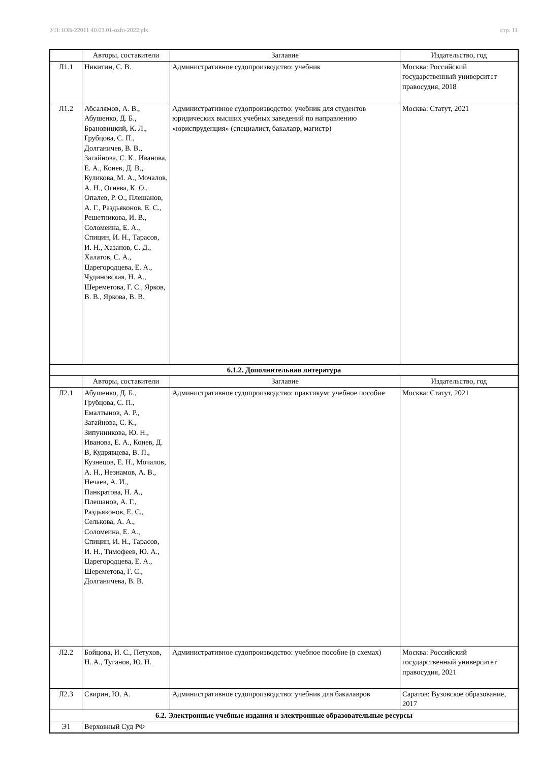УП: ЮВ-22011 40.03.01-ozfo-2022.plx стр. 11
| | Авторы, составители | Заглавие | Издательство, год |
| --- | --- | --- | --- |
| Л1.1 | Никитин, С. В. | Административное судопроизводство: учебник | Москва: Российский государственный университет правосудия, 2018 |
| Л1.2 | Абсалямов, А. В., Абушенко, Д. Б., Брановицкий, К. Л., Грубцова, С. П., Долганичев, В. В., Загайнова, С. К., Иванова, Е. А., Конев, Д. В., Куликова, М. А., Мочалов, А. Н., Огнева, К. О., Опалев, Р. О., Плешанов, А. Г., Раздьяконов, Е. С., Решетникова, И. В., Соломеина, Е. А., Спицин, И. Н., Тарасов, И. Н., Хазанов, С. Д., Халатов, С. А., Царегородцева, Е. А., Чудиновская, Н. А., Шереметова, Г. С., Ярков, В. В., Яркова, В. В. | Административное судопроизводство: учебник для студентов юридических высших учебных заведений по направлению «юриспруденция» (специалист, бакалавр, магистр) | Москва: Статут, 2021 |
| 6.1.2. Дополнительная литература | | | |
| | Авторы, составители | Заглавие | Издательство, год |
| Л2.1 | Абушенко, Д. Б., Грубцова, С. П., Емалтынов, А. Р., Загайнова, С. К., Зипунникова, Ю. Н., Иванова, Е. А., Конев, Д. В, Кудрявцева, В. П., Кузнецов, Е. Н., Мочалов, А. Н., Незнамов, А. В., Нечаев, А. И., Панкратова, Н. А., Плешанов, А. Г., Раздьяконов, Е. С., Селькова, А. А., Соломеина, Е. А., Спицин, И. Н., Тарасов, И. Н., Тимофеев, Ю. А., Царегородцева, Е. А., Шереметова, Г. С., Долганичева, В. В. | Административное судопроизводство: практикум: учебное пособие | Москва: Статут, 2021 |
| Л2.2 | Бойцова, И. С., Петухов, Н. А., Туганов, Ю. Н. | Административное судопроизводство: учебное пособие (в схемах) | Москва: Российский государственный университет правосудия, 2021 |
| Л2.3 | Свирин, Ю. А. | Административное судопроизводство: учебник для бакалавров | Саратов: Вузовское образование, 2017 |
| 6.2. Электронные учебные издания и электронные образовательные ресурсы | | | |
| Э1 | Верховный Суд РФ | | |